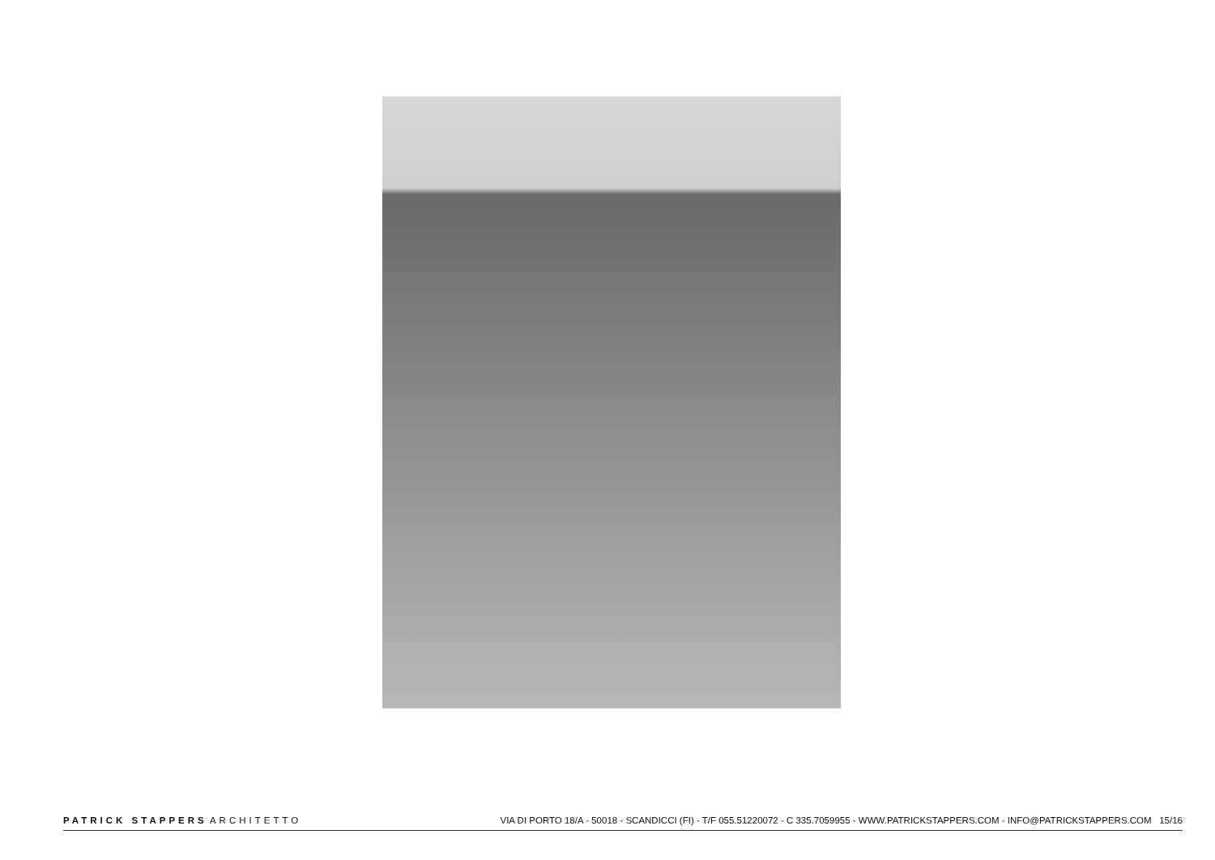PATRICK STAPPERS ARCHITETTO VIA DI PORTO 18/A - 50018 - SCANDICCI (FI) - T/F 055.51220072 - C 335.7059955 - WWW.PATRICKSTAPPERS.COM - INFO@PATRICKSTAPPERS.COM 15/16